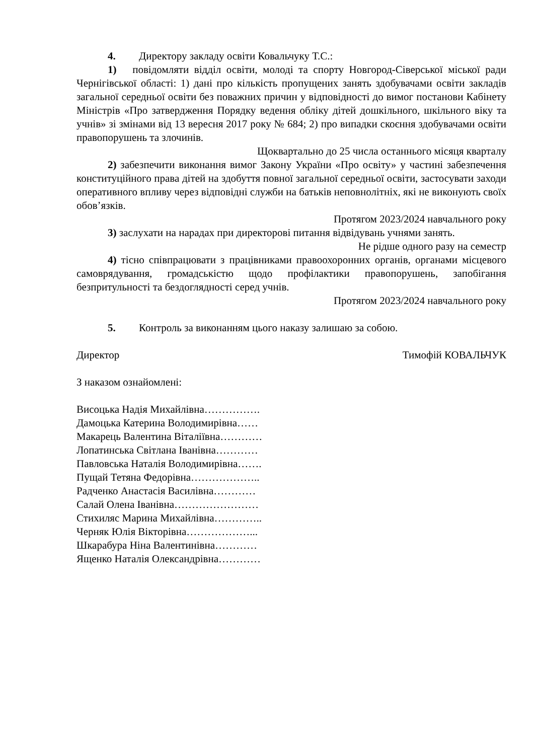4. Директору закладу освіти Ковальчуку Т.С.:
1) повідомляти відділ освіти, молоді та спорту Новгород-Сіверської міської ради Чернігівської області: 1) дані про кількість пропущених занять здобувачами освіти закладів загальної середньої освіти без поважних причин у відповідності до вимог постанови Кабінету Міністрів «Про затвердження Порядку ведення обліку дітей дошкільного, шкільного віку та учнів» зі змінами від 13 вересня 2017 року № 684; 2) про випадки скоєння здобувачами освіти правопорушень та злочинів.
Щоквартально до 25 числа останнього місяця кварталу
2) забезпечити виконання вимог Закону України «Про освіту» у частині забезпечення конституційного права дітей на здобуття повної загальної середньої освіти, застосувати заходи оперативного впливу через відповідні служби на батьків неповнолітніх, які не виконують своїх обов’язків.
Протягом 2023/2024 навчального року
3) заслухати на нарадах при директорові питання відвідувань учнями занять.
Не рідше одного разу на семестр
4) тісно співпрацювати з працівниками правоохоронних органів, органами місцевого самоврядування, громадськістю щодо профілактики правопорушень, запобігання безпритульності та бездоглядності серед учнів.
Протягом 2023/2024 навчального року
5. Контроль за виконанням цього наказу залишаю за собою.
Директор Тимофій КОВАЛЬЧУК
З наказом ознайомлені:
Висоцька Надія Михайлівна…………….
Дамоцька Катерина Володимирівна……
Макарець Валентина Віталіївна…………
Лопатинська Світлана Іванівна…………
Павловська Наталія Володимирівна…….
Пущай Тетяна Федорівна………………..
Радченко Анастасія Василівна…………
Салай Олена Іванівна……………………
Стихиляс Марина Михайлівна…………..
Черняк Юлія Вікторівна………………...
Шкарабура Ніна Валентинівна…………
Ященко Наталія Олександрівна…………